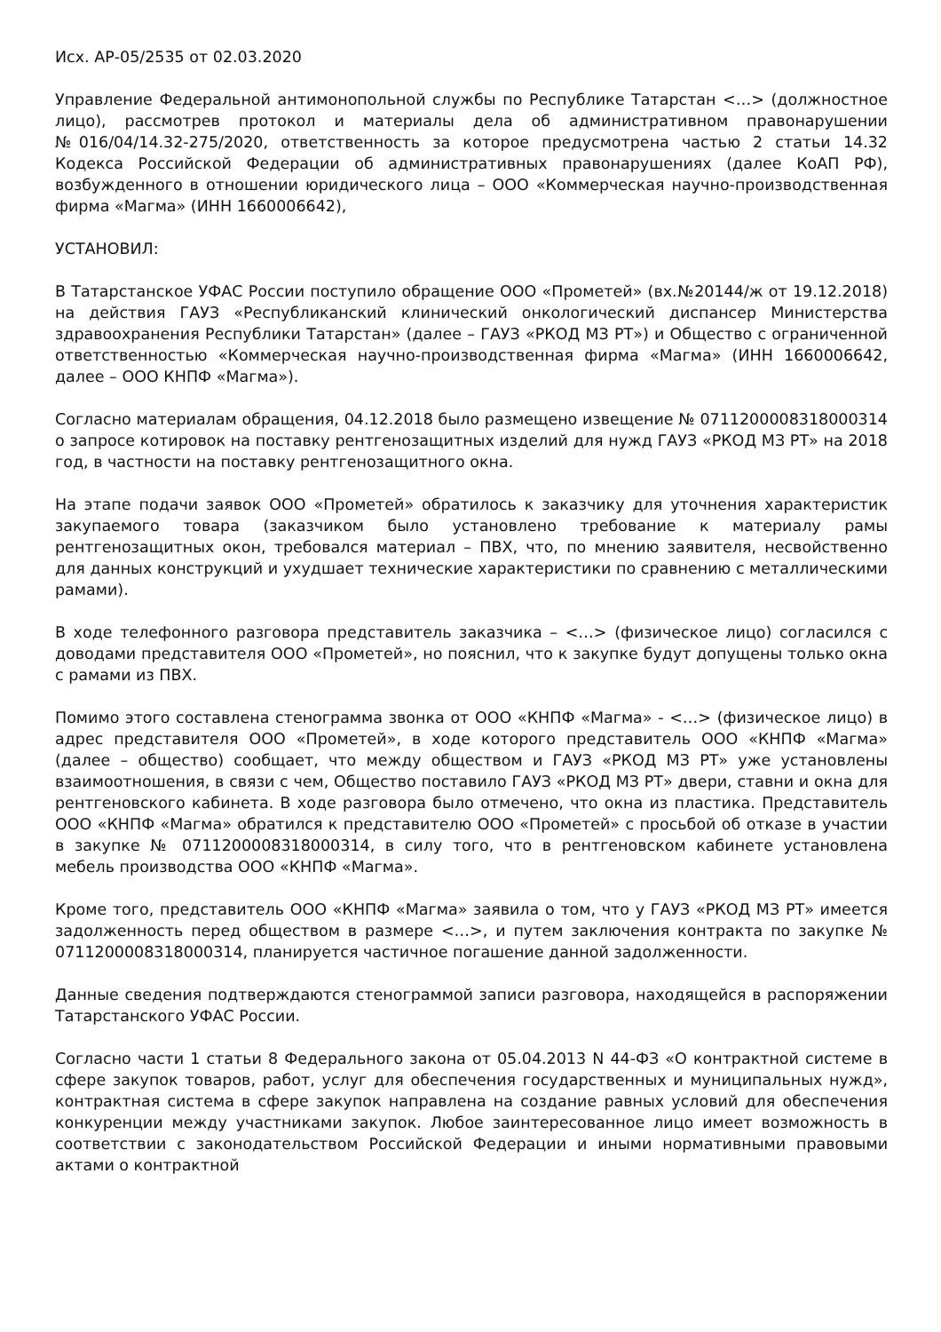Исх. АР-05/2535 от 02.03.2020
Управление Федеральной антимонопольной службы по Республике Татарстан <…> (должностное лицо), рассмотрев протокол и материалы дела об административном правонарушении №016/04/14.32-275/2020, ответственность за которое предусмотрена частью 2 статьи 14.32 Кодекса Российской Федерации об административных правонарушениях (далее КоАП РФ), возбужденного в отношении юридического лица – ООО «Коммерческая научно-производственная фирма «Магма» (ИНН 1660006642),
УСТАНОВИЛ:
В Татарстанское УФАС России поступило обращение ООО «Прометей» (вх.№20144/ж от 19.12.2018) на действия ГАУЗ «Республиканский клинический онкологический диспансер Министерства здравоохранения Республики Татарстан» (далее – ГАУЗ «РКОД МЗ РТ») и Общество с ограниченной ответственностью «Коммерческая научно-производственная фирма «Магма» (ИНН 1660006642, далее – ООО КНПФ «Магма»).
Согласно материалам обращения, 04.12.2018 было размещено извещение № 0711200008318000314 о запросе котировок на поставку рентгенозащитных изделий для нужд ГАУЗ «РКОД МЗ РТ» на 2018 год, в частности на поставку рентгенозащитного окна.
На этапе подачи заявок ООО «Прометей» обратилось к заказчику для уточнения характеристик закупаемого товара (заказчиком было установлено требование к материалу рамы рентгенозащитных окон, требовался материал – ПВХ, что, по мнению заявителя, несвойственно для данных конструкций и ухудшает технические характеристики по сравнению с металлическими рамами).
В ходе телефонного разговора представитель заказчика – <…> (физическое лицо) согласился с доводами представителя ООО «Прометей», но пояснил, что к закупке будут допущены только окна с рамами из ПВХ.
Помимо этого составлена стенограмма звонка от ООО «КНПФ «Магма» - <…> (физическое лицо) в адрес представителя ООО «Прометей», в ходе которого представитель ООО «КНПФ «Магма» (далее – общество) сообщает, что между обществом и ГАУЗ «РКОД МЗ РТ» уже установлены взаимоотношения, в связи с чем, Общество поставило ГАУЗ «РКОД МЗ РТ» двери, ставни и окна для рентгеновского кабинета. В ходе разговора было отмечено, что окна из пластика. Представитель ООО «КНПФ «Магма» обратился к представителю ООО «Прометей» с просьбой об отказе в участии в закупке № 0711200008318000314, в силу того, что в рентгеновском кабинете установлена мебель производства ООО «КНПФ «Магма».
Кроме того, представитель ООО «КНПФ «Магма» заявила о том, что у ГАУЗ «РКОД МЗ РТ» имеется задолженность перед обществом в размере <…>, и путем заключения контракта по закупке № 0711200008318000314, планируется частичное погашение данной задолженности.
Данные сведения подтверждаются стенограммой записи разговора, находящейся в распоряжении Татарстанского УФАС России.
Согласно части 1 статьи 8 Федерального закона от 05.04.2013 N 44-ФЗ «О контрактной системе в сфере закупок товаров, работ, услуг для обеспечения государственных и муниципальных нужд», контрактная система в сфере закупок направлена на создание равных условий для обеспечения конкуренции между участниками закупок. Любое заинтересованное лицо имеет возможность в соответствии с законодательством Российской Федерации и иными нормативными правовыми актами о контрактной